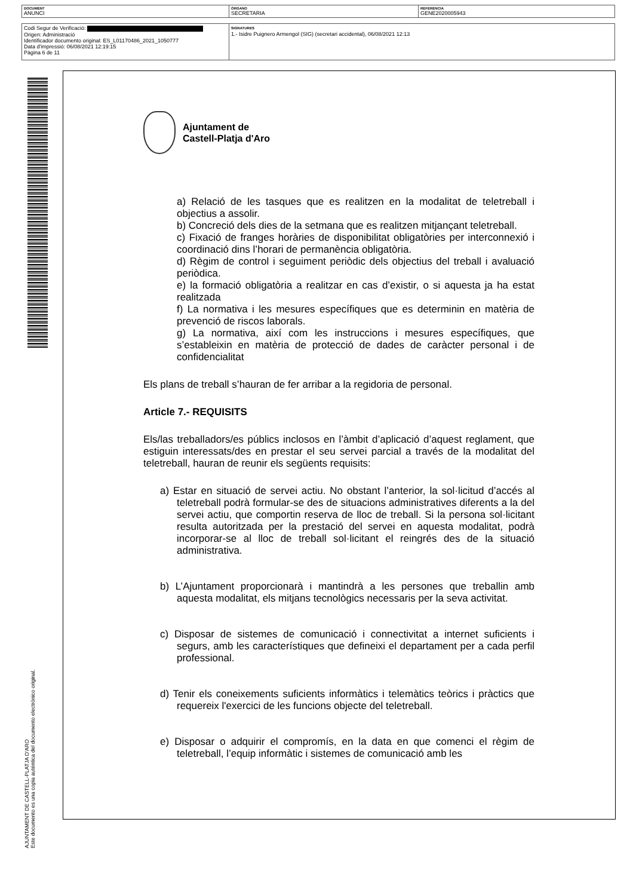| DOCUMENT ANUNCI | ÓRGANO SECRETARIA | REFERENCIA GENE2020005943 |
| Codi Segur de Verificació: Origen: Administració Identificador documento original: ES_L01170486_2021_1050777 Data d'impressió: 06/08/2021 12:19:15 Pàgina 6 de 11 | SIGNATURES 1.- Isidre Puignero Armengol (SIG) (secretari accidental), 06/08/2021 12:13 |
AJUNTAMENT DE CASTELL-PLATJA D'ARO
Este documento es una copia auténtica del documento electrónico original.
Ajuntament de
Castell-Platja d'Aro
a) Relació de les tasques que es realitzen en la modalitat de teletreball i objectius a assolir.
b) Concreció dels dies de la setmana que es realitzen mitjançant teletreball.
c) Fixació de franges horàries de disponibilitat obligatòries per interconnexió i coordinació dins l’horari de permanència obligatòria.
d) Règim de control i seguiment periòdic dels objectius del treball i avaluació periòdica.
e) la formació obligatòria a realitzar en cas d’existir, o si aquesta ja ha estat realitzada
f) La normativa i les mesures específiques que es determinin en matèria de prevenció de riscos laborals.
g) La normativa, així com les instruccions i mesures específiques, que s’estableixin en matèria de protecció de dades de caràcter personal i de confidencialitat
Els plans de treball s’hauran de fer arribar a la regidoria de personal.
Article 7.- REQUISITS
Els/las treballadors/es públics inclosos en l’àmbit d’aplicació d’aquest reglament, que estiguin interessats/des en prestar el seu servei parcial a través de la modalitat del teletreball, hauran de reunir els següents requisits:
a) Estar en situació de servei actiu. No obstant l’anterior, la sol·licitud d’accés al teletreball podrà formular-se des de situacions administratives diferents a la del servei actiu, que comportin reserva de lloc de treball. Si la persona sol·licitant resulta autoritzada per la prestació del servei en aquesta modalitat, podrà incorporar-se al lloc de treball sol·licitant el reingrés des de la situació administrativa.
b) L’Ajuntament proporcionarà i mantindrà a les persones que treballin amb aquesta modalitat, els mitjans tecnològics necessaris per la seva activitat.
c) Disposar de sistemes de comunicació i connectivitat a internet suficients i segurs, amb les característiques que defineixi el departament per a cada perfil professional.
d) Tenir els coneixements suficients informàtics i telemàtics teòrics i pràctics que requereix l'exercici de les funcions objecte del teletreball.
e) Disposar o adquirir el compromís, en la data en que comenci el règim de teletreball, l’equip informàtic i sistemes de comunicació amb les